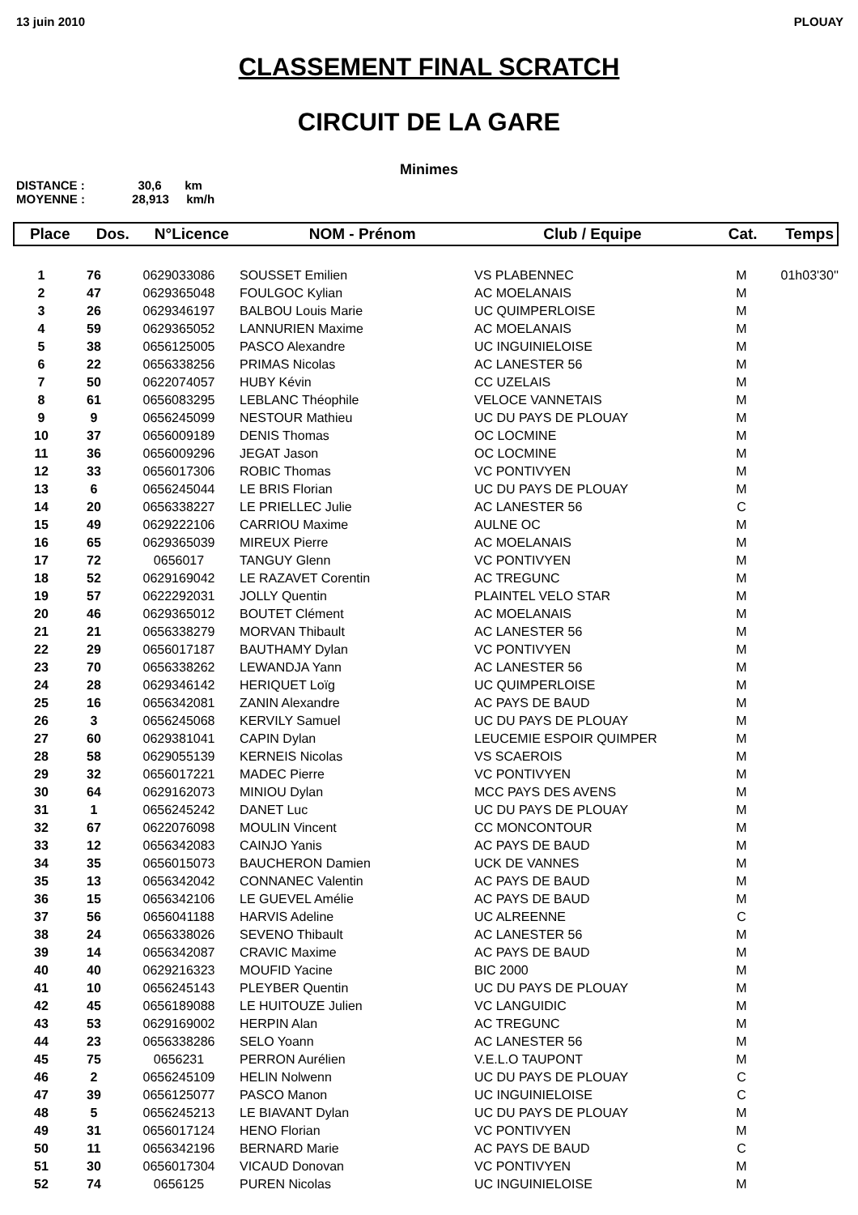13 juin 2010 PLOUAY
CLASSEMENT FINAL SCRATCH
CIRCUIT DE LA GARE
Minimes
DISTANCE : 30,6 km
MOYENNE : 28,913 km/h
| Place | Dos. | N°Licence | NOM - Prénom | Club / Equipe | Cat. | Temps |
| --- | --- | --- | --- | --- | --- | --- |
| 1 | 76 | 0629033086 | SOUSSET Emilien | VS PLABENNEC | M | 01h03'30'' |
| 2 | 47 | 0629365048 | FOULGOC Kylian | AC MOELANAIS | M | |
| 3 | 26 | 0629346197 | BALBOU Louis Marie | UC QUIMPERLOISE | M | |
| 4 | 59 | 0629365052 | LANNURIEN Maxime | AC MOELANAIS | M | |
| 5 | 38 | 0656125005 | PASCO Alexandre | UC INGUINIELOISE | M | |
| 6 | 22 | 0656338256 | PRIMAS Nicolas | AC LANESTER 56 | M | |
| 7 | 50 | 0622074057 | HUBY Kévin | CC UZELAIS | M | |
| 8 | 61 | 0656083295 | LEBLANC Théophile | VELOCE VANNETAIS | M | |
| 9 | 9 | 0656245099 | NESTOUR Mathieu | UC DU PAYS DE PLOUAY | M | |
| 10 | 37 | 0656009189 | DENIS Thomas | OC LOCMINE | M | |
| 11 | 36 | 0656009296 | JEGAT Jason | OC LOCMINE | M | |
| 12 | 33 | 0656017306 | ROBIC Thomas | VC PONTIVYEN | M | |
| 13 | 6 | 0656245044 | LE BRIS Florian | UC DU PAYS DE PLOUAY | M | |
| 14 | 20 | 0656338227 | LE PRIELLEC Julie | AC LANESTER 56 | C | |
| 15 | 49 | 0629222106 | CARRIOU Maxime | AULNE OC | M | |
| 16 | 65 | 0629365039 | MIREUX Pierre | AC MOELANAIS | M | |
| 17 | 72 | 0656017 | TANGUY Glenn | VC PONTIVYEN | M | |
| 18 | 52 | 0629169042 | LE RAZAVET Corentin | AC TREGUNC | M | |
| 19 | 57 | 0622292031 | JOLLY Quentin | PLAINTEL VELO STAR | M | |
| 20 | 46 | 0629365012 | BOUTET Clément | AC MOELANAIS | M | |
| 21 | 21 | 0656338279 | MORVAN Thibault | AC LANESTER 56 | M | |
| 22 | 29 | 0656017187 | BAUTHAMY Dylan | VC PONTIVYEN | M | |
| 23 | 70 | 0656338262 | LEWANDJA Yann | AC LANESTER 56 | M | |
| 24 | 28 | 0629346142 | HERIQUET Loïg | UC QUIMPERLOISE | M | |
| 25 | 16 | 0656342081 | ZANIN Alexandre | AC PAYS DE BAUD | M | |
| 26 | 3 | 0656245068 | KERVILY Samuel | UC DU PAYS DE PLOUAY | M | |
| 27 | 60 | 0629381041 | CAPIN Dylan | LEUCEMIE ESPOIR QUIMPER | M | |
| 28 | 58 | 0629055139 | KERNEIS Nicolas | VS SCAEROIS | M | |
| 29 | 32 | 0656017221 | MADEC Pierre | VC PONTIVYEN | M | |
| 30 | 64 | 0629162073 | MINIOU Dylan | MCC PAYS DES AVENS | M | |
| 31 | 1 | 0656245242 | DANET Luc | UC DU PAYS DE PLOUAY | M | |
| 32 | 67 | 0622076098 | MOULIN Vincent | CC MONCONTOUR | M | |
| 33 | 12 | 0656342083 | CAINJO Yanis | AC PAYS DE BAUD | M | |
| 34 | 35 | 0656015073 | BAUCHERON Damien | UCK DE VANNES | M | |
| 35 | 13 | 0656342042 | CONNANEC Valentin | AC PAYS DE BAUD | M | |
| 36 | 15 | 0656342106 | LE GUEVEL Amélie | AC PAYS DE BAUD | M | |
| 37 | 56 | 0656041188 | HARVIS Adeline | UC ALREENNE | C | |
| 38 | 24 | 0656338026 | SEVENO Thibault | AC LANESTER 56 | M | |
| 39 | 14 | 0656342087 | CRAVIC Maxime | AC PAYS DE BAUD | M | |
| 40 | 40 | 0629216323 | MOUFID Yacine | BIC 2000 | M | |
| 41 | 10 | 0656245143 | PLEYBER Quentin | UC DU PAYS DE PLOUAY | M | |
| 42 | 45 | 0656189088 | LE HUITOUZE Julien | VC LANGUIDIC | M | |
| 43 | 53 | 0629169002 | HERPIN Alan | AC TREGUNC | M | |
| 44 | 23 | 0656338286 | SELO Yoann | AC LANESTER 56 | M | |
| 45 | 75 | 0656231 | PERRON Aurélien | V.E.L.O TAUPONT | M | |
| 46 | 2 | 0656245109 | HELIN Nolwenn | UC DU PAYS DE PLOUAY | C | |
| 47 | 39 | 0656125077 | PASCO Manon | UC INGUINIELOISE | C | |
| 48 | 5 | 0656245213 | LE BIAVANT Dylan | UC DU PAYS DE PLOUAY | M | |
| 49 | 31 | 0656017124 | HENO Florian | VC PONTIVYEN | M | |
| 50 | 11 | 0656342196 | BERNARD Marie | AC PAYS DE BAUD | C | |
| 51 | 30 | 0656017304 | VICAUD Donovan | VC PONTIVYEN | M | |
| 52 | 74 | 0656125 | PUREN Nicolas | UC INGUINIELOISE | M | |